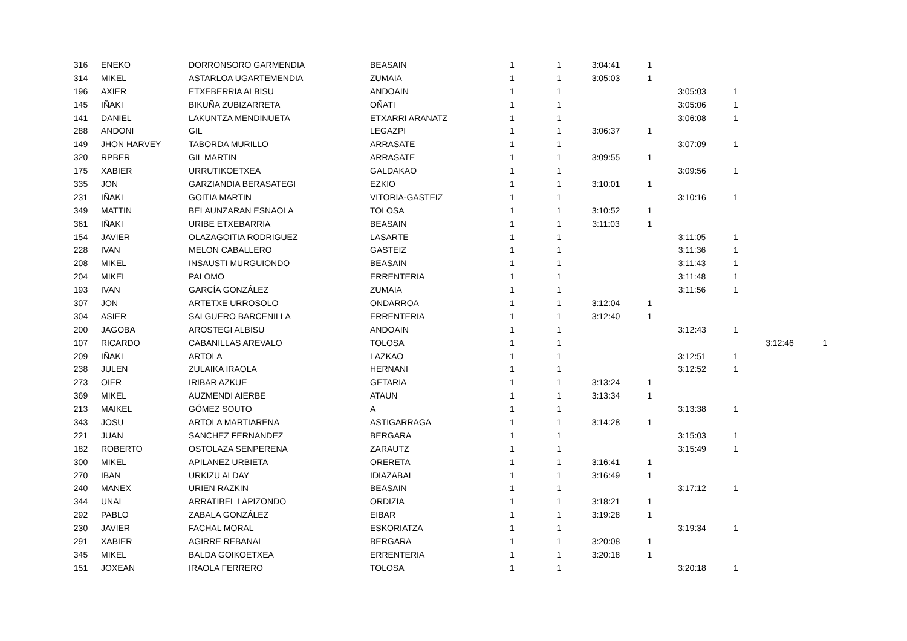| 316 | ENEKO | DORRONSORO GARMENDIA | BEASAIN | 1 | 1 | 3:04:41 | 1 | | | | |
| 314 | MIKEL | ASTARLOA UGARTEMENDIA | ZUMAIA | 1 | 1 | 3:05:03 | 1 | | | | |
| 196 | AXIER | ETXEBERRIA ALBISU | ANDOAIN | 1 | 1 | | | 3:05:03 | 1 | | |
| 145 | IÑAKI | BIKUÑA ZUBIZARRETA | OÑATI | 1 | 1 | | | 3:05:06 | 1 | | |
| 141 | DANIEL | LAKUNTZA MENDINUETA | ETXARRI ARANATZ | 1 | 1 | | | 3:06:08 | 1 | | |
| 288 | ANDONI | GIL | LEGAZPI | 1 | 1 | 3:06:37 | 1 | | | | |
| 149 | JHON HARVEY | TABORDA MURILLO | ARRASATE | 1 | 1 | | | 3:07:09 | 1 | | |
| 320 | RPBER | GIL MARTIN | ARRASATE | 1 | 1 | 3:09:55 | 1 | | | | |
| 175 | XABIER | URRUTIKOETXEA | GALDAKAO | 1 | 1 | | | 3:09:56 | 1 | | |
| 335 | JON | GARZIANDIA BERASATEGI | EZKIO | 1 | 1 | 3:10:01 | 1 | | | | |
| 231 | IÑAKI | GOITIA MARTIN | VITORIA-GASTEIZ | 1 | 1 | | | 3:10:16 | 1 | | |
| 349 | MATTIN | BELAUNZARAN ESNAOLA | TOLOSA | 1 | 1 | 3:10:52 | 1 | | | | |
| 361 | IÑAKI | URIBE ETXEBARRIA | BEASAIN | 1 | 1 | 3:11:03 | 1 | | | | |
| 154 | JAVIER | OLAZAGOITIA RODRIGUEZ | LASARTE | 1 | 1 | | | 3:11:05 | 1 | | |
| 228 | IVAN | MELON CABALLERO | GASTEIZ | 1 | 1 | | | 3:11:36 | 1 | | |
| 208 | MIKEL | INSAUSTI MURGUIONDO | BEASAIN | 1 | 1 | | | 3:11:43 | 1 | | |
| 204 | MIKEL | PALOMO | ERRENTERIA | 1 | 1 | | | 3:11:48 | 1 | | |
| 193 | IVAN | GARCÍA GONZÁLEZ | ZUMAIA | 1 | 1 | | | 3:11:56 | 1 | | |
| 307 | JON | ARTETXE URROSOLO | ONDARROA | 1 | 1 | 3:12:04 | 1 | | | | |
| 304 | ASIER | SALGUERO BARCENILLA | ERRENTERIA | 1 | 1 | 3:12:40 | 1 | | | | |
| 200 | JAGOBA | AROSTEGI ALBISU | ANDOAIN | 1 | 1 | | | 3:12:43 | 1 | | |
| 107 | RICARDO | CABANILLAS AREVALO | TOLOSA | 1 | 1 | | | | | 3:12:46 | 1 |
| 209 | IÑAKI | ARTOLA | LAZKAO | 1 | 1 | | | 3:12:51 | 1 | | |
| 238 | JULEN | ZULAIKA IRAOLA | HERNANI | 1 | 1 | | | 3:12:52 | 1 | | |
| 273 | OIER | IRIBAR AZKUE | GETARIA | 1 | 1 | 3:13:24 | 1 | | | | |
| 369 | MIKEL | AUZMENDI AIERBE | ATAUN | 1 | 1 | 3:13:34 | 1 | | | | |
| 213 | MAIKEL | GÓMEZ SOUTO | A | 1 | 1 | | | 3:13:38 | 1 | | |
| 343 | JOSU | ARTOLA MARTIARENA | ASTIGARRAGA | 1 | 1 | 3:14:28 | 1 | | | | |
| 221 | JUAN | SANCHEZ FERNANDEZ | BERGARA | 1 | 1 | | | 3:15:03 | 1 | | |
| 182 | ROBERTO | OSTOLAZA SENPERENA | ZARAUTZ | 1 | 1 | | | 3:15:49 | 1 | | |
| 300 | MIKEL | APILANEZ URBIETA | ORERETA | 1 | 1 | 3:16:41 | 1 | | | | |
| 270 | IBAN | URKIZU ALDAY | IDIAZABAL | 1 | 1 | 3:16:49 | 1 | | | | |
| 240 | MANEX | URIEN RAZKIN | BEASAIN | 1 | 1 | | | 3:17:12 | 1 | | |
| 344 | UNAI | ARRATIBEL LAPIZONDO | ORDIZIA | 1 | 1 | 3:18:21 | 1 | | | | |
| 292 | PABLO | ZABALA GONZÁLEZ | EIBAR | 1 | 1 | 3:19:28 | 1 | | | | |
| 230 | JAVIER | FACHAL MORAL | ESKORIATZA | 1 | 1 | | | 3:19:34 | 1 | | |
| 291 | XABIER | AGIRRE REBANAL | BERGARA | 1 | 1 | 3:20:08 | 1 | | | | |
| 345 | MIKEL | BALDA GOIKOETXEA | ERRENTERIA | 1 | 1 | 3:20:18 | 1 | | | | |
| 151 | JOXEAN | IRAOLA FERRERO | TOLOSA | 1 | 1 | | | 3:20:18 | 1 | | |